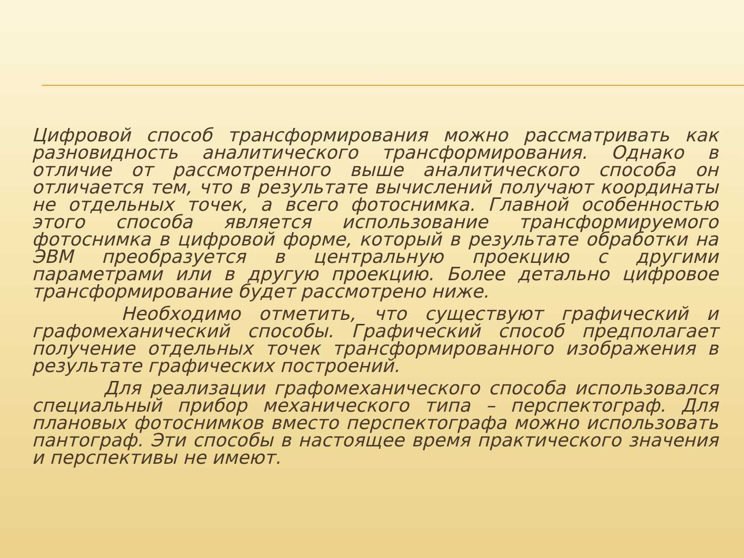Цифровой способ трансформирования можно рассматривать как разновидность аналитического трансформирования. Однако в отличие от рассмотренного выше аналитического способа он отличается тем, что в результате вычислений получают координаты не отдельных точек, а всего фотоснимка. Главной особенностью этого способа является использование трансформируемого фотоснимка в цифровой форме, который в результате обработки на ЭВМ преобразуется в центральную проекцию с другими параметрами или в другую проекцию. Более детально цифровое трансформирование будет рассмотрено ниже.
Необходимо отметить, что существуют графический и графомеханический способы. Графический способ предполагает получение отдельных точек трансформированного изображения в результате графических построений.
Для реализации графомеханического способа использовался специальный прибор механического типа – перспектограф. Для плановых фотоснимков вместо перспектографа можно использовать пантограф. Эти способы в настоящее время практического значения и перспективы не имеют.